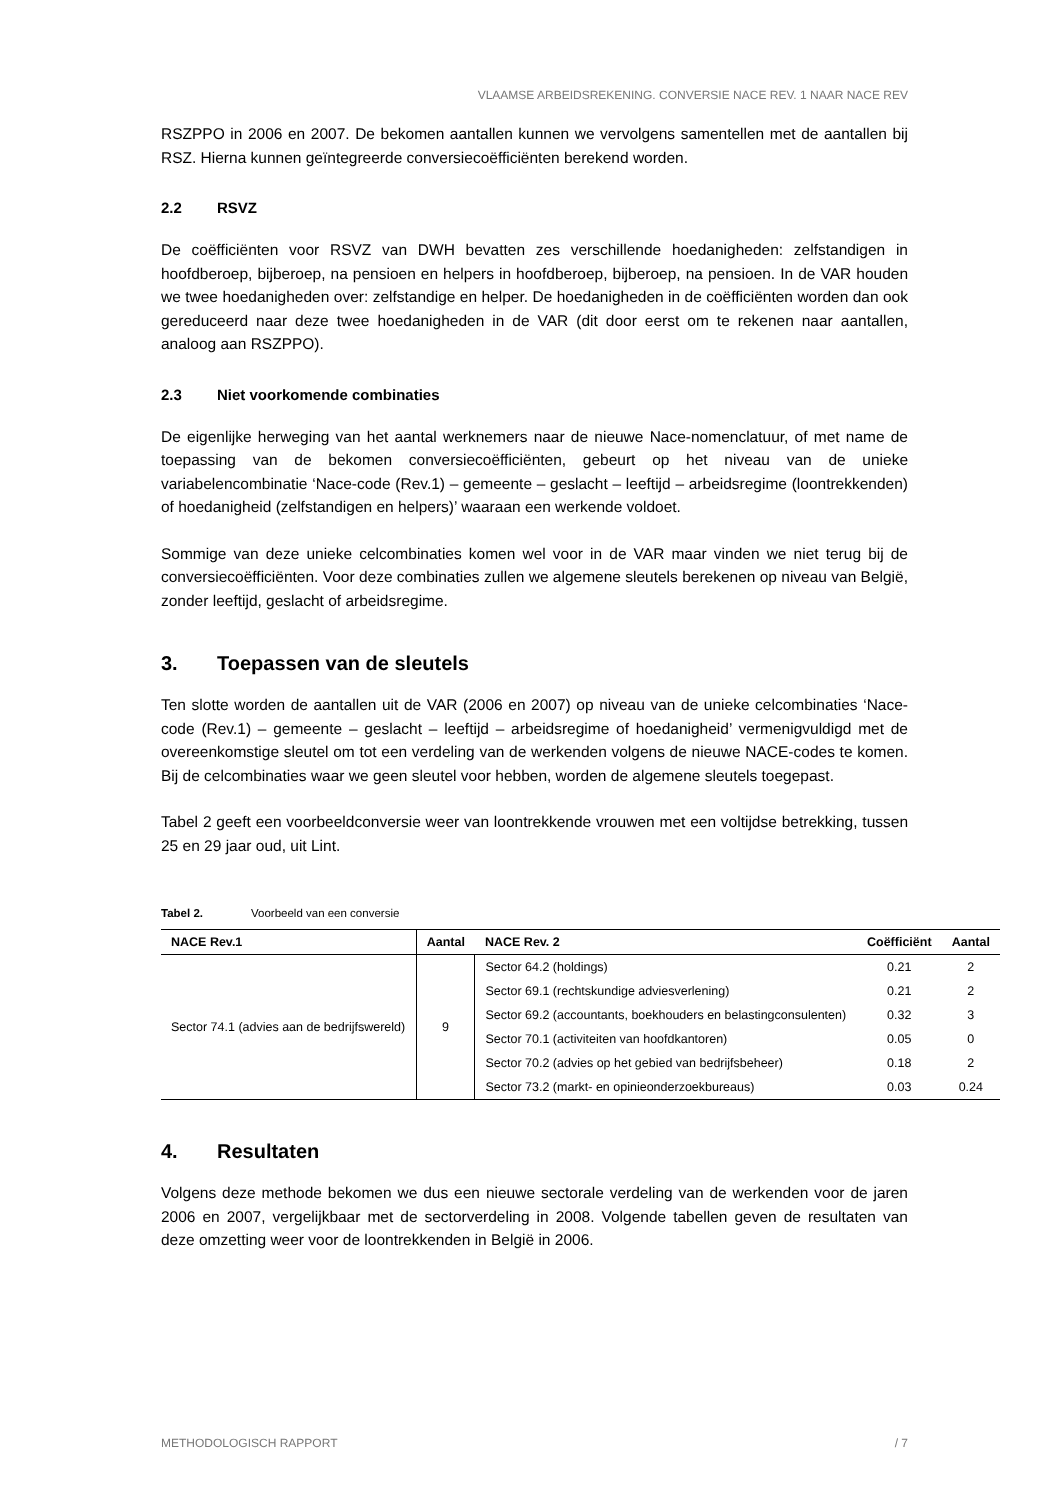VLAAMSE ARBEIDSREKENING. CONVERSIE NACE REV. 1 NAAR NACE REV
RSZPPO in 2006 en 2007. De bekomen aantallen kunnen we vervolgens samentellen met de aantallen bij RSZ. Hierna kunnen geïntegreerde conversiecoëfficiënten berekend worden.
2.2 RSVZ
De coëfficiënten voor RSVZ van DWH bevatten zes verschillende hoedanigheden: zelfstandigen in hoofdberoep, bijberoep, na pensioen en helpers in hoofdberoep, bijberoep, na pensioen. In de VAR houden we twee hoedanigheden over: zelfstandige en helper. De hoedanigheden in de coëfficiënten worden dan ook gereduceerd naar deze twee hoedanigheden in de VAR (dit door eerst om te rekenen naar aantallen, analoog aan RSZPPO).
2.3 Niet voorkomende combinaties
De eigenlijke herweging van het aantal werknemers naar de nieuwe Nace-nomenclatuur, of met name de toepassing van de bekomen conversiecoëfficiënten, gebeurt op het niveau van de unieke variabelencombinatie ‘Nace-code (Rev.1) – gemeente – geslacht – leeftijd – arbeidsregime (loontrekkenden) of hoedanigheid (zelfstandigen en helpers)’ waaraan een werkende voldoet.
Sommige van deze unieke celcombinaties komen wel voor in de VAR maar vinden we niet terug bij de conversiecoëfficiënten. Voor deze combinaties zullen we algemene sleutels berekenen op niveau van België, zonder leeftijd, geslacht of arbeidsregime.
3. Toepassen van de sleutels
Ten slotte worden de aantallen uit de VAR (2006 en 2007) op niveau van de unieke celcombinaties ‘Nace-code (Rev.1) – gemeente – geslacht – leeftijd – arbeidsregime of hoedanigheid’ vermenigvuldigd met de overeenkomstige sleutel om tot een verdeling van de werkenden volgens de nieuwe NACE-codes te komen. Bij de celcombinaties waar we geen sleutel voor hebben, worden de algemene sleutels toegepast.
Tabel 2 geeft een voorbeeldconversie weer van loontrekkende vrouwen met een voltijdse betrekking, tussen 25 en 29 jaar oud, uit Lint.
Tabel 2. Voorbeeld van een conversie
| NACE Rev.1 | Aantal | NACE Rev. 2 | Coëfficiënt | Aantal |
| --- | --- | --- | --- | --- |
| Sector 74.1 (advies aan de bedrijfswereld) | 9 | Sector 64.2 (holdings) | 0.21 | 2 |
| | | Sector 69.1 (rechtskundige adviesverlening) | 0.21 | 2 |
| | | Sector 69.2 (accountants, boekhouders en belastingconsulenten) | 0.32 | 3 |
| | | Sector 70.1 (activiteiten van hoofdkantoren) | 0.05 | 0 |
| | | Sector 70.2 (advies op het gebied van bedrijfsbeheer) | 0.18 | 2 |
| | | Sector 73.2 (markt- en opinieonderzoekbureaus) | 0.03 | 0.24 |
4. Resultaten
Volgens deze methode bekomen we dus een nieuwe sectorale verdeling van de werkenden voor de jaren 2006 en 2007, vergelijkbaar met de sectorverdeling in 2008. Volgende tabellen geven de resultaten van deze omzetting weer voor de loontrekkenden in België in 2006.
METHODOLOGISCH RAPPORT / 7